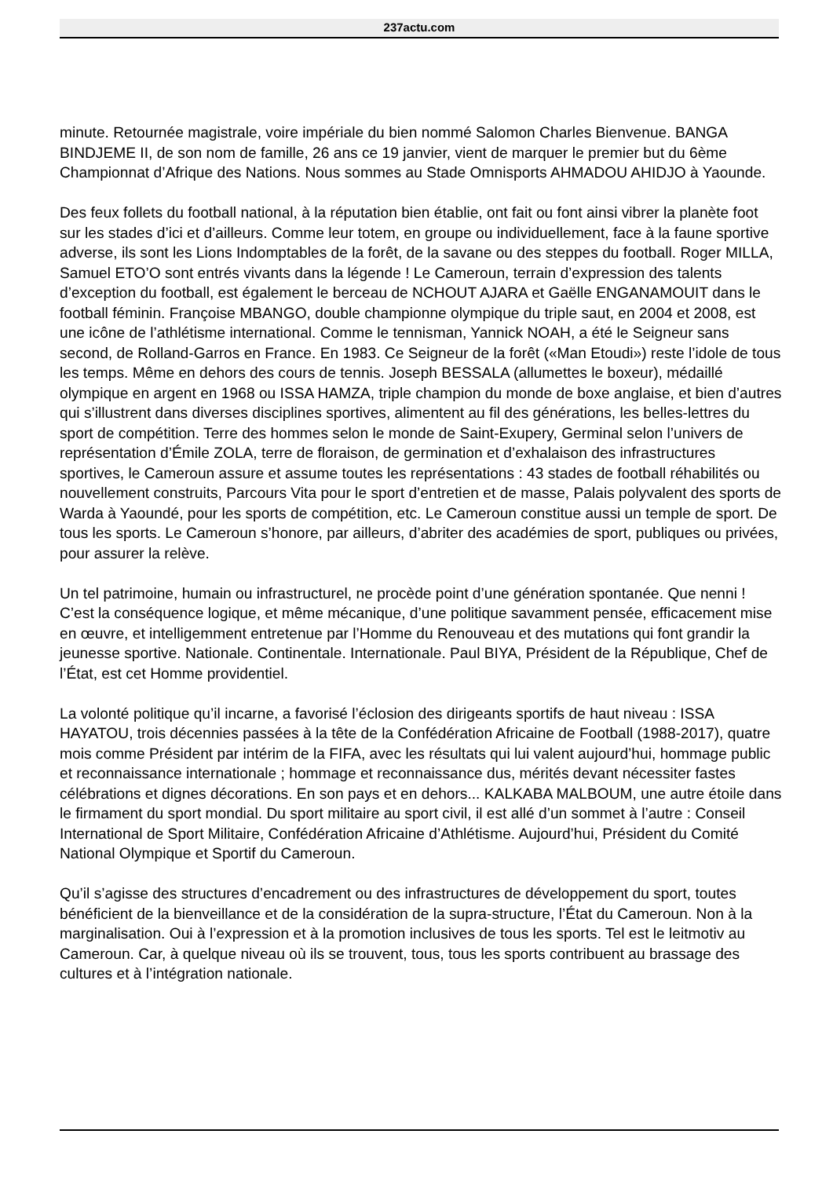237actu.com
minute. Retournée magistrale, voire impériale du bien nommé Salomon Charles Bienvenue. BANGA BINDJEME II, de son nom de famille, 26 ans ce 19 janvier, vient de marquer le premier but du 6ème Championnat d’Afrique des Nations. Nous sommes au Stade Omnisports AHMADOU AHIDJO à Yaounde.
Des feux follets du football national, à la réputation bien établie, ont fait ou font ainsi vibrer la planète foot sur les stades d’ici et d’ailleurs. Comme leur totem, en groupe ou individuellement, face à la faune sportive adverse, ils sont les Lions Indomptables de la forêt, de la savane ou des steppes du football. Roger MILLA, Samuel ETO’O sont entrés vivants dans la légende ! Le Cameroun, terrain d’expression des talents d’exception du football, est également le berceau de NCHOUT AJARA et Gaëlle ENGANAMOUIT dans le football féminin. Françoise MBANGO, double championne olympique du triple saut, en 2004 et 2008, est une icône de l’athlétisme international. Comme le tennisman, Yannick NOAH, a été le Seigneur sans second, de Rolland-Garros en France. En 1983. Ce Seigneur de la forêt («Man Etoudi») reste l’idole de tous les temps. Même en dehors des cours de tennis. Joseph BESSALA (allumettes le boxeur), médaillé olympique en argent en 1968 ou ISSA HAMZA, triple champion du monde de boxe anglaise, et bien d’autres qui s’illustrent dans diverses disciplines sportives, alimentent au fil des générations, les belles-lettres du sport de compétition. Terre des hommes selon le monde de Saint-Exupery, Germinal selon l’univers de représentation d’Émile ZOLA, terre de floraison, de germination et d’exhalaison des infrastructures sportives, le Cameroun assure et assume toutes les représentations : 43 stades de football réhabilités ou nouvellement construits, Parcours Vita pour le sport d’entretien et de masse, Palais polyvalent des sports de Warda à Yaoundé, pour les sports de compétition, etc. Le Cameroun constitue aussi un temple de sport. De tous les sports. Le Cameroun s’honore, par ailleurs, d’abriter des académies de sport, publiques ou privées, pour assurer la relève.
Un tel patrimoine, humain ou infrastructurel, ne procède point d’une génération spontanée. Que nenni ! C’est la conséquence logique, et même mécanique, d’une politique savamment pensée, efficacement mise en œuvre, et intelligemment entretenue par l’Homme du Renouveau et des mutations qui font grandir la jeunesse sportive. Nationale. Continentale. Internationale. Paul BIYA, Président de la République, Chef de l’État, est cet Homme providentiel.
La volonté politique qu’il incarne, a favorisé l’éclosion des dirigeants sportifs de haut niveau : ISSA HAYATOU, trois décennies passées à la tête de la Confédération Africaine de Football (1988-2017), quatre mois comme Président par intérim de la FIFA, avec les résultats qui lui valent aujourd’hui, hommage public et reconnaissance internationale ; hommage et reconnaissance dus, mérités devant nécessiter fastes célébrations et dignes décorations. En son pays et en dehors... KALKABA MALBOUM, une autre étoile dans le firmament du sport mondial. Du sport militaire au sport civil, il est allé d’un sommet à l’autre : Conseil International de Sport Militaire, Confédération Africaine d’Athlétisme. Aujourd’hui, Président du Comité National Olympique et Sportif du Cameroun.
Qu’il s’agisse des structures d’encadrement ou des infrastructures de développement du sport, toutes bénéficient de la bienveillance et de la considération de la supra-structure, l’État du Cameroun. Non à la marginalisation. Oui à l’expression et à la promotion inclusives de tous les sports. Tel est le leitmotiv au Cameroun. Car, à quelque niveau où ils se trouvent, tous, tous les sports contribuent au brassage des cultures et à l’intégration nationale.